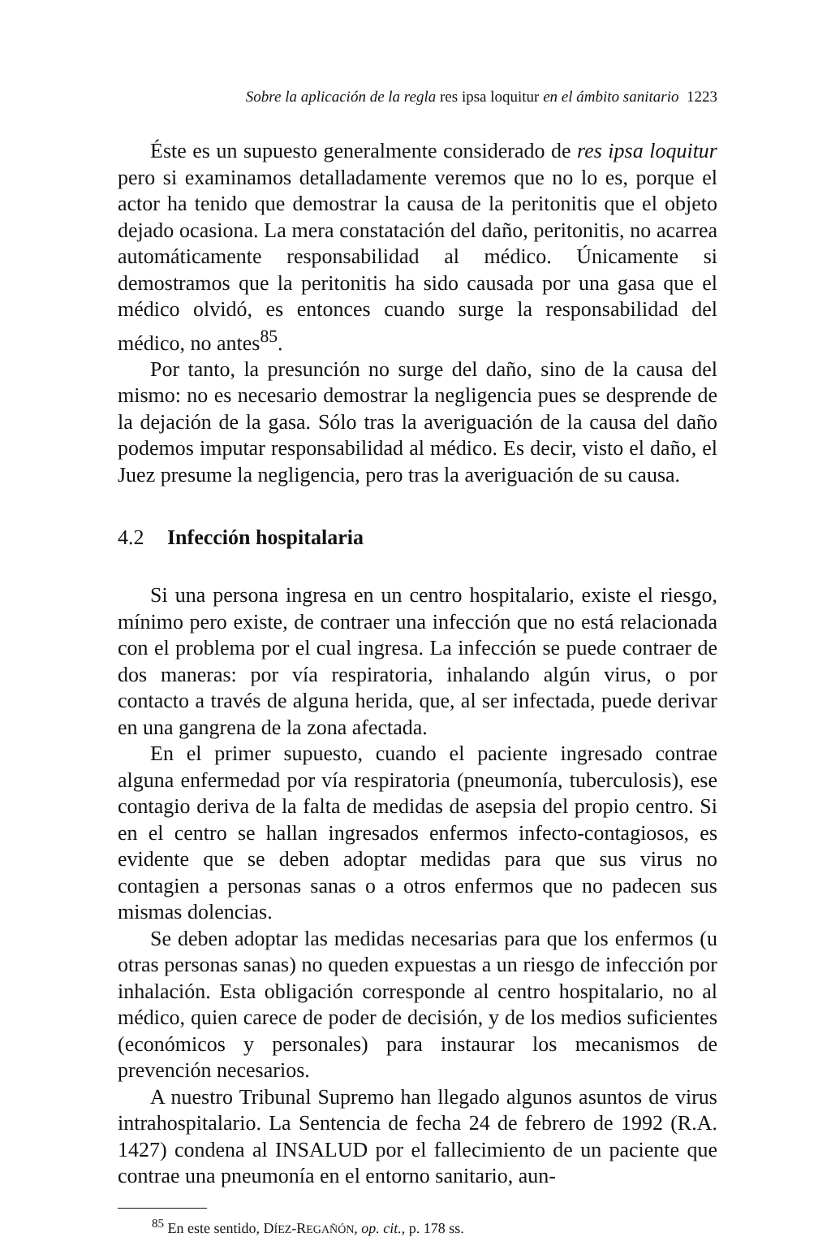Sobre la aplicación de la regla res ipsa loquitur en el ámbito sanitario 1223
Éste es un supuesto generalmente considerado de res ipsa loquitur pero si examinamos detalladamente veremos que no lo es, porque el actor ha tenido que demostrar la causa de la peritonitis que el objeto dejado ocasiona. La mera constatación del daño, peritonitis, no acarrea automáticamente responsabilidad al médico. Únicamente si demostramos que la peritonitis ha sido causada por una gasa que el médico olvidó, es entonces cuando surge la responsabilidad del médico, no antes<sup>85</sup>.
Por tanto, la presunción no surge del daño, sino de la causa del mismo: no es necesario demostrar la negligencia pues se desprende de la dejación de la gasa. Sólo tras la averiguación de la causa del daño podemos imputar responsabilidad al médico. Es decir, visto el daño, el Juez presume la negligencia, pero tras la averiguación de su causa.
4.2 Infección hospitalaria
Si una persona ingresa en un centro hospitalario, existe el riesgo, mínimo pero existe, de contraer una infección que no está relacionada con el problema por el cual ingresa. La infección se puede contraer de dos maneras: por vía respiratoria, inhalando algún virus, o por contacto a través de alguna herida, que, al ser infectada, puede derivar en una gangrena de la zona afectada.
En el primer supuesto, cuando el paciente ingresado contrae alguna enfermedad por vía respiratoria (pneumonía, tuberculosis), ese contagio deriva de la falta de medidas de asepsia del propio centro. Si en el centro se hallan ingresados enfermos infecto-contagiosos, es evidente que se deben adoptar medidas para que sus virus no contagien a personas sanas o a otros enfermos que no padecen sus mismas dolencias.
Se deben adoptar las medidas necesarias para que los enfermos (u otras personas sanas) no queden expuestas a un riesgo de infección por inhalación. Esta obligación corresponde al centro hospitalario, no al médico, quien carece de poder de decisión, y de los medios suficientes (económicos y personales) para instaurar los mecanismos de prevención necesarios.
A nuestro Tribunal Supremo han llegado algunos asuntos de virus intrahospitalario. La Sentencia de fecha 24 de febrero de 1992 (R.A. 1427) condena al INSALUD por el fallecimiento de un paciente que contrae una pneumonía en el entorno sanitario, aun-
<sup>85</sup> En este sentido, DÍEZ-REGAÑÓN, op. cit., p. 178 ss.